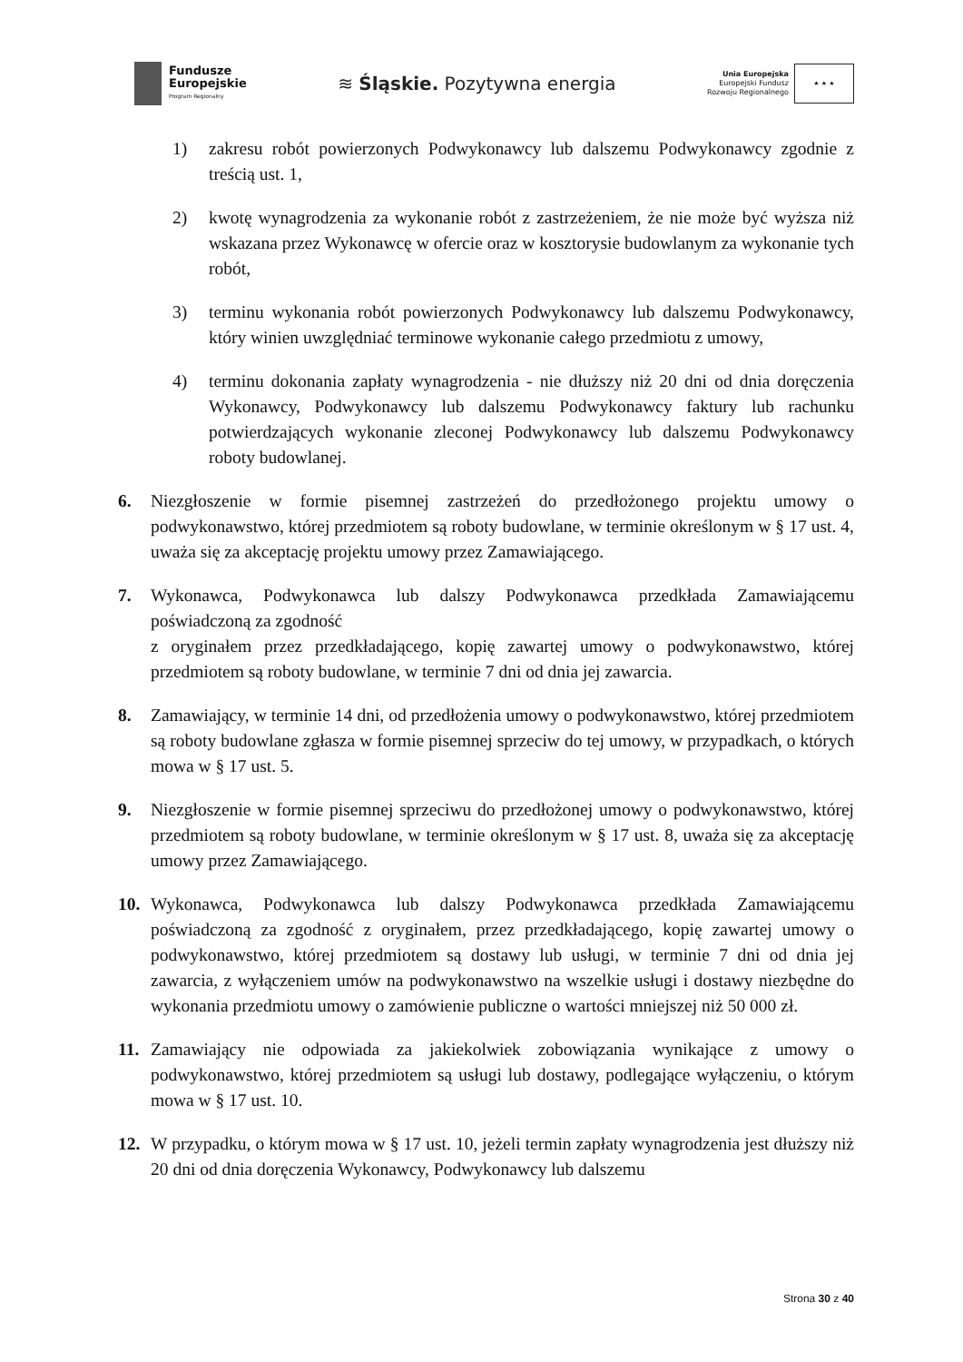Fundusze
Europejskie
Program Regionalny
≋ Śląskie. Pozytywna energia
Unia Europejska
Europejski Fundusz
Rozwoju Regionalnego
★ ★ ★
1) zakresu robót powierzonych Podwykonawcy lub dalszemu Podwykonawcy zgodnie z treścią ust. 1,
2) kwotę wynagrodzenia za wykonanie robót z zastrzeżeniem, że nie może być wyższa niż wskazana przez Wykonawcę w ofercie oraz w kosztorysie budowlanym za wykonanie tych robót,
3) terminu wykonania robót powierzonych Podwykonawcy lub dalszemu Podwykonawcy, który winien uwzględniać terminowe wykonanie całego przedmiotu z umowy,
4) terminu dokonania zapłaty wynagrodzenia - nie dłuższy niż 20 dni od dnia doręczenia Wykonawcy, Podwykonawcy lub dalszemu Podwykonawcy faktury lub rachunku potwierdzających wykonanie zleconej Podwykonawcy lub dalszemu Podwykonawcy roboty budowlanej.
6. Niezgłoszenie w formie pisemnej zastrzeżeń do przedłożonego projektu umowy o podwykonawstwo, której przedmiotem są roboty budowlane, w terminie określonym w § 17 ust. 4, uważa się za akceptację projektu umowy przez Zamawiającego.
7. Wykonawca, Podwykonawca lub dalszy Podwykonawca przedkłada Zamawiającemu poświadczoną za zgodność
z oryginałem przez przedkładającego, kopię zawartej umowy o podwykonawstwo, której przedmiotem są roboty budowlane, w terminie 7 dni od dnia jej zawarcia.
8. Zamawiający, w terminie 14 dni, od przedłożenia umowy o podwykonawstwo, której przedmiotem są roboty budowlane zgłasza w formie pisemnej sprzeciw do tej umowy, w przypadkach, o których mowa w § 17 ust. 5.
9. Niezgłoszenie w formie pisemnej sprzeciwu do przedłożonej umowy o podwykonawstwo, której przedmiotem są roboty budowlane, w terminie określonym w § 17 ust. 8, uważa się za akceptację umowy przez Zamawiającego.
10. Wykonawca, Podwykonawca lub dalszy Podwykonawca przedkłada Zamawiającemu poświadczoną za zgodność z oryginałem, przez przedkładającego, kopię zawartej umowy o podwykonawstwo, której przedmiotem są dostawy lub usługi, w terminie 7 dni od dnia jej zawarcia, z wyłączeniem umów na podwykonawstwo na wszelkie usługi i dostawy niezbędne do wykonania przedmiotu umowy o zamówienie publiczne o wartości mniejszej niż 50 000 zł.
11. Zamawiający nie odpowiada za jakiekolwiek zobowiązania wynikające z umowy o podwykonawstwo, której przedmiotem są usługi lub dostawy, podlegające wyłączeniu, o którym mowa w § 17 ust. 10.
12. W przypadku, o którym mowa w § 17 ust. 10, jeżeli termin zapłaty wynagrodzenia jest dłuższy niż 20 dni od dnia doręczenia Wykonawcy, Podwykonawcy lub dalszemu
Strona 30 z 40